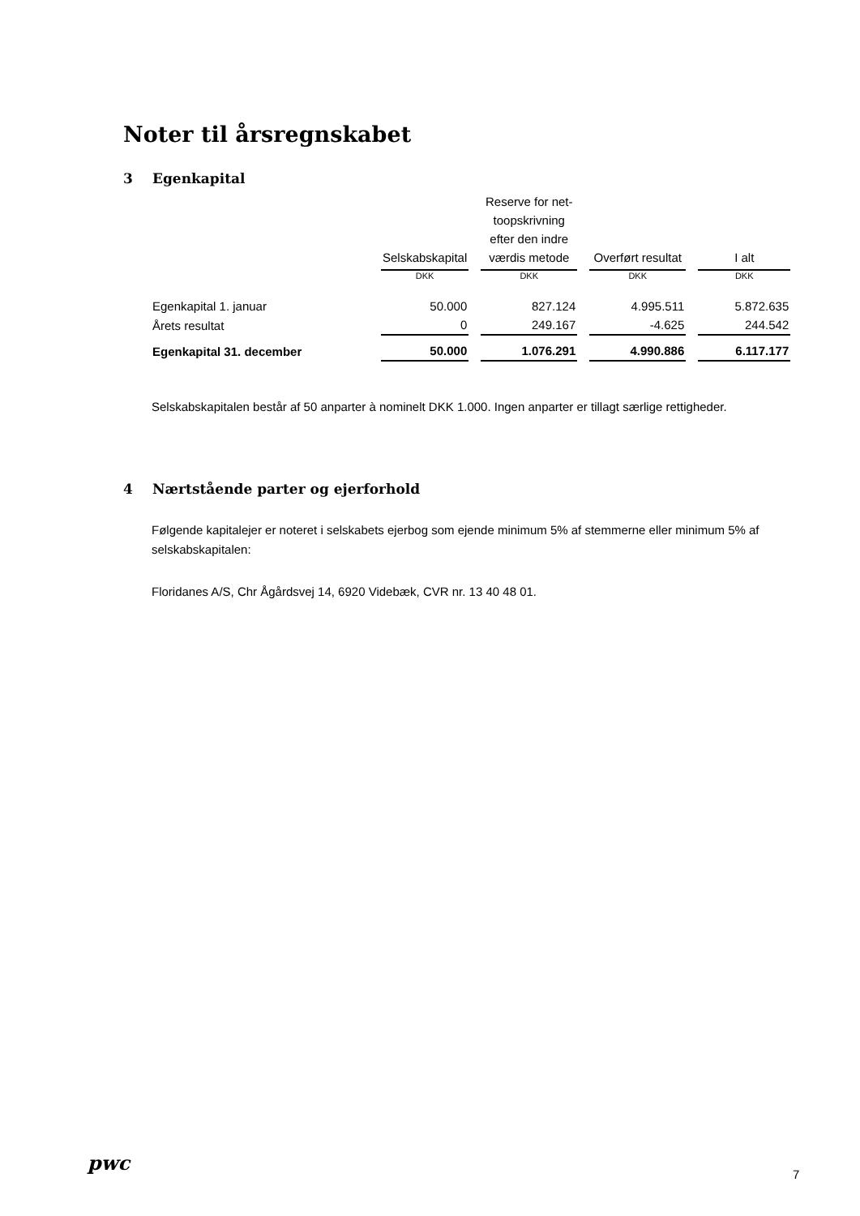Noter til årsregnskabet
3 Egenkapital
| | Selskabskapital | Reserve for net-toopskrivning efter den indre værdis metode | Overført resultat | I alt |
| --- | --- | --- | --- | --- |
| | DKK | DKK | DKK | DKK |
| Egenkapital 1. januar | 50.000 | 827.124 | 4.995.511 | 5.872.635 |
| Årets resultat | 0 | 249.167 | -4.625 | 244.542 |
| Egenkapital 31. december | 50.000 | 1.076.291 | 4.990.886 | 6.117.177 |
Selskabskapitalen består af 50 anparter à nominelt DKK 1.000. Ingen anparter er tillagt særlige rettigheder.
4 Nærtstående parter og ejerforhold
Følgende kapitalejer er noteret i selskabets ejerbog som ejende minimum 5% af stemmerne eller minimum 5% af selskabskapitalen:
Floridanes A/S, Chr Ågårdsvej 14, 6920 Videbæk, CVR nr. 13 40 48 01.
pwc
7